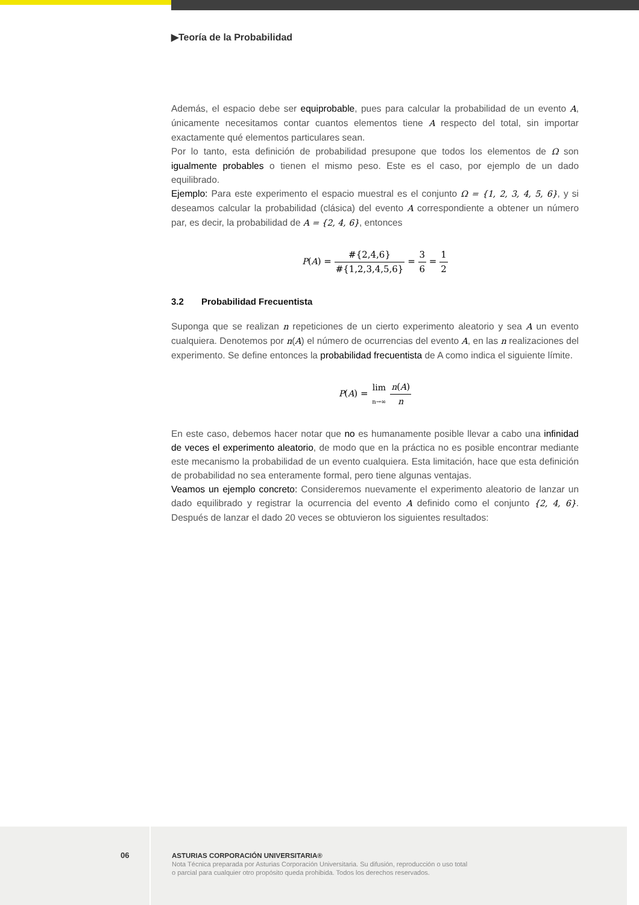▶Teoría de la Probabilidad
Además, el espacio debe ser equiprobable, pues para calcular la probabilidad de un evento A, únicamente necesitamos contar cuantos elementos tiene A respecto del total, sin importar exactamente qué elementos particulares sean.
Por lo tanto, esta definición de probabilidad presupone que todos los elementos de Ω son igualmente probables o tienen el mismo peso. Este es el caso, por ejemplo de un dado equilibrado.
Ejemplo: Para este experimento el espacio muestral es el conjunto Ω = {1, 2, 3, 4, 5, 6}, y si deseamos calcular la probabilidad (clásica) del evento A correspondiente a obtener un número par, es decir, la probabilidad de A = {2, 4, 6}, entonces
P(A) = #{2,4,6} #{1,2,3,4,5,6} = 3 6 = 1 2
3.2 Probabilidad Frecuentista
Suponga que se realizan n repeticiones de un cierto experimento aleatorio y sea A un evento cualquiera. Denotemos por n(A) el número de ocurrencias del evento A, en las n realizaciones del experimento. Se define entonces la probabilidad frecuentista de A como indica el siguiente límite.
P(A) = lim n→∞ n(A) n
En este caso, debemos hacer notar que no es humanamente posible llevar a cabo una infinidad de veces el experimento aleatorio, de modo que en la práctica no es posible encontrar mediante este mecanismo la probabilidad de un evento cualquiera. Esta limitación, hace que esta definición de probabilidad no sea enteramente formal, pero tiene algunas ventajas.
Veamos un ejemplo concreto: Consideremos nuevamente el experimento aleatorio de lanzar un dado equilibrado y registrar la ocurrencia del evento A definido como el conjunto {2, 4, 6}. Después de lanzar el dado 20 veces se obtuvieron los siguientes resultados:
06
ASTURIAS CORPORACIÓN UNIVERSITARIA®
Nota Técnica preparada por Asturias Corporación Universitaria. Su difusión, reproducción o uso total
o parcial para cualquier otro propósito queda prohibida. Todos los derechos reservados.